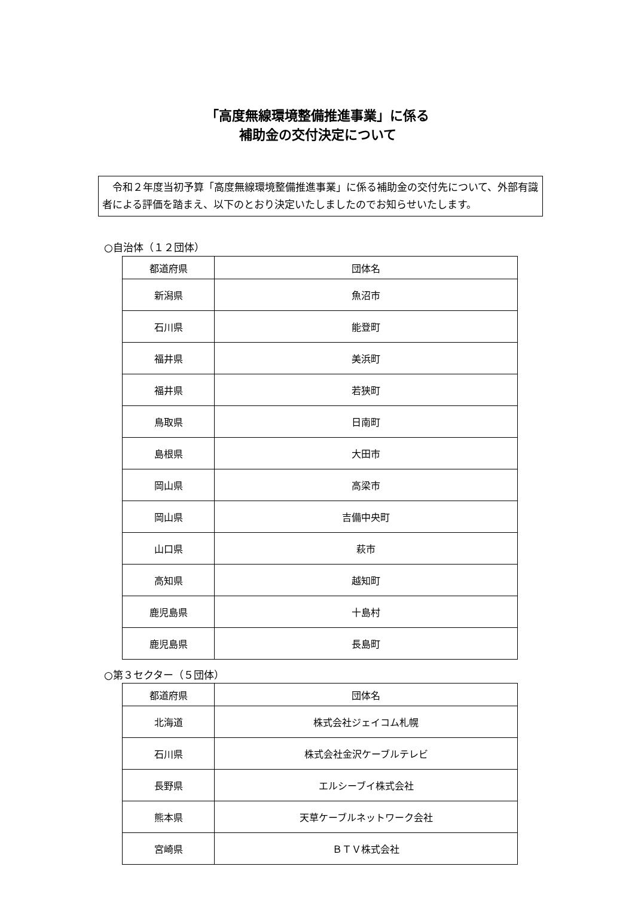「高度無線環境整備推進事業」に係る
補助金の交付決定について
　令和２年度当初予算「高度無線環境整備推進事業」に係る補助金の交付先について、外部有識者による評価を踏まえ、以下のとおり決定いたしましたのでお知らせいたします。
○自治体（１２団体）
| 都道府県 | 団体名 |
| --- | --- |
| 新潟県 | 魚沼市 |
| 石川県 | 能登町 |
| 福井県 | 美浜町 |
| 福井県 | 若狭町 |
| 鳥取県 | 日南町 |
| 島根県 | 大田市 |
| 岡山県 | 高梁市 |
| 岡山県 | 吉備中央町 |
| 山口県 | 萩市 |
| 高知県 | 越知町 |
| 鹿児島県 | 十島村 |
| 鹿児島県 | 長島町 |
○第３セクター（５団体）
| 都道府県 | 団体名 |
| --- | --- |
| 北海道 | 株式会社ジェイコム札幌 |
| 石川県 | 株式会社金沢ケーブルテレビ |
| 長野県 | エルシーブイ株式会社 |
| 熊本県 | 天草ケーブルネットワーク会社 |
| 宮崎県 | ＢＴＶ株式会社 |